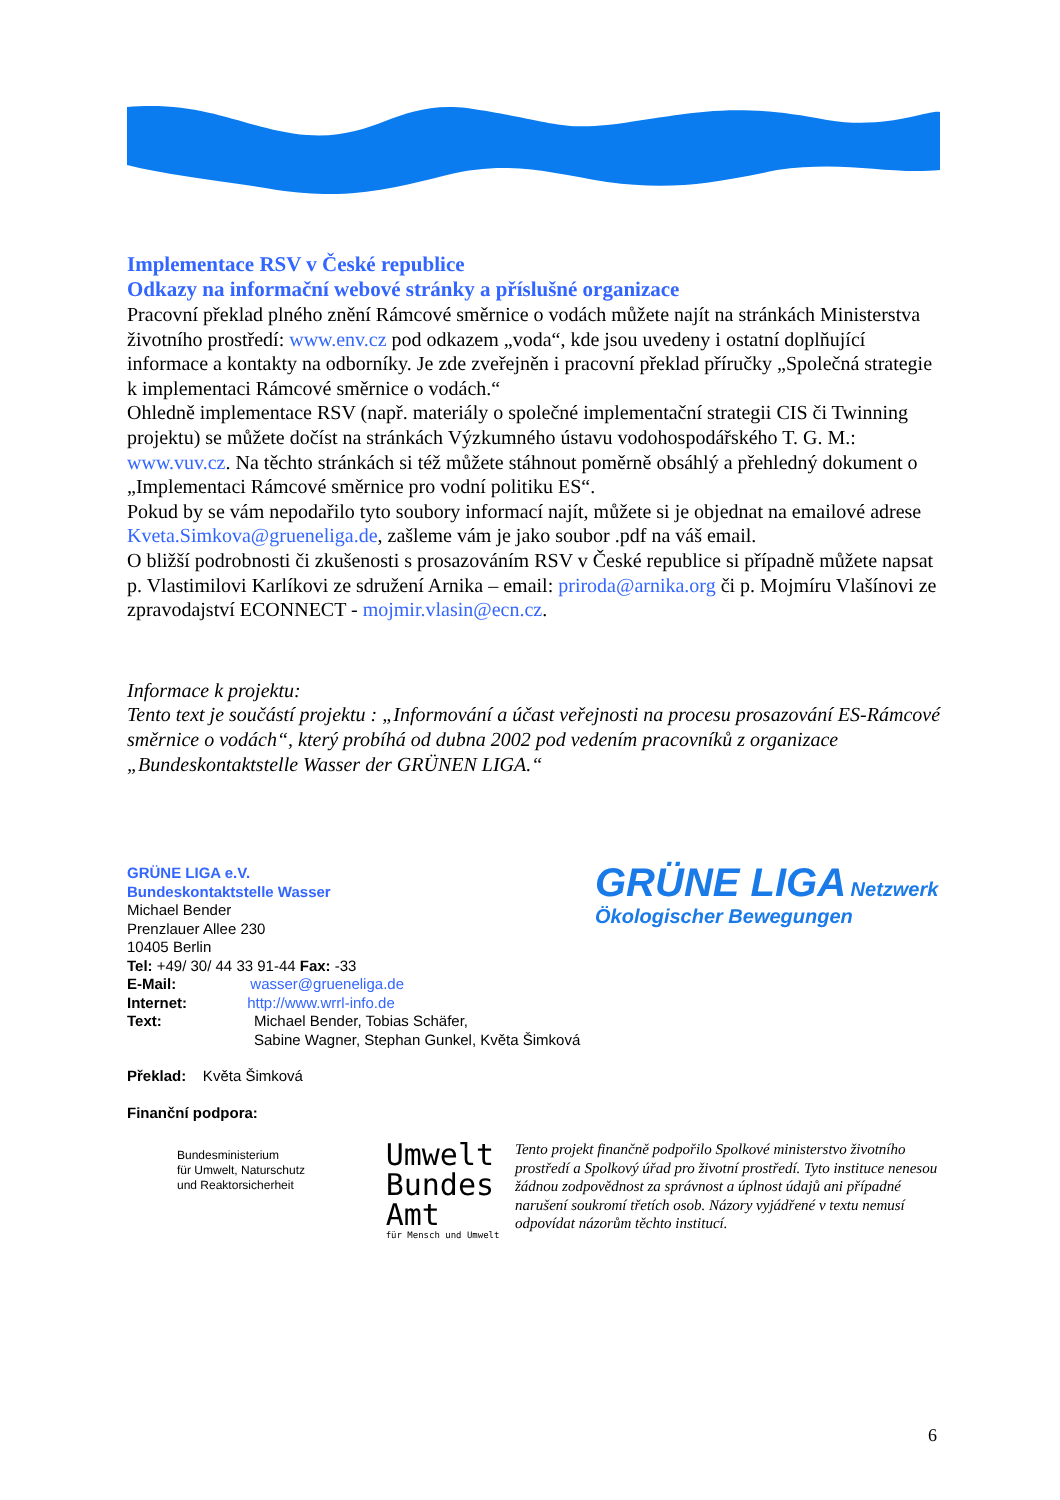Implementace RSV v České republice
Odkazy na informační webové stránky a příslušné organizace
Pracovní překlad plného znění Rámcové směrnice o vodách můžete najít na stránkách Ministerstva životního prostředí: www.env.cz pod odkazem „voda“, kde jsou uvedeny i ostatní doplňující informace a kontakty na odborníky. Je zde zveřejněn i pracovní překlad příručky „Společná strategie k implementaci Rámcové směrnice o vodách.“
Ohledně implementace RSV (např. materiály o společné implementační strategii CIS či Twinning projektu) se můžete dočíst na stránkách Výzkumného ústavu vodohospodářského T. G. M.: www.vuv.cz. Na těchto stránkách si též můžete stáhnout poměrně obsáhlý a přehledný dokument o „Implementaci Rámcové směrnice pro vodní politiku ES“.
Pokud by se vám nepodařilo tyto soubory informací najít, můžete si je objednat na emailové adrese Kveta.Simkova@grueneliga.de, zašleme vám je jako soubor .pdf na váš email.
O bližší podrobnosti či zkušenosti s prosazováním RSV v České republice si případně můžete napsat p. Vlastimilovi Karlíkovi ze sdružení Arnika – email: priroda@arnika.org či p. Mojmíru Vlašínovi ze zpravodajství ECONNECT - mojmir.vlasin@ecn.cz.
Informace k projektu:
Tento text je součástí projektu : „Informování a účast veřejnosti na procesu prosazování ES-Rámcové směrnice o vodách“, který probíhá od dubna 2002 pod vedením pracovníků z organizace „Bundeskontaktstelle Wasser der GRÜNEN LIGA.“
GRÜNE LIGA e.V.
Bundeskontaktstelle Wasser
Michael Bender
Prenzlauer Allee 230
10405 Berlin
Tel: +49/ 30/ 44 33 91-44 Fax: -33
E-Mail: wasser@grueneliga.de
Internet: http://www.wrrl-info.de
Text: Michael Bender, Tobias Schäfer,
Sabine Wagner, Stephan Gunkel, Květa Šimková
Překlad: Květa Šimková
Finanční podpora:
Bundesministerium
für Umwelt, Naturschutz
und Reaktorsicherheit
Umwelt
Bundes
Amt
für Mensch und Umwelt
Tento projekt finančně podpořilo Spolkové ministerstvo životního prostředí a Spolkový úřad pro životní prostředí. Tyto instituce nenesou žádnou zodpovědnost za správnost a úplnost údajů ani případné narušení soukromí třetích osob. Názory vyjádřené v textu nemusí odpovídat názorům těchto institucí.
GRÜNE LIGA Netzwerk Ökologischer Bewegungen
6